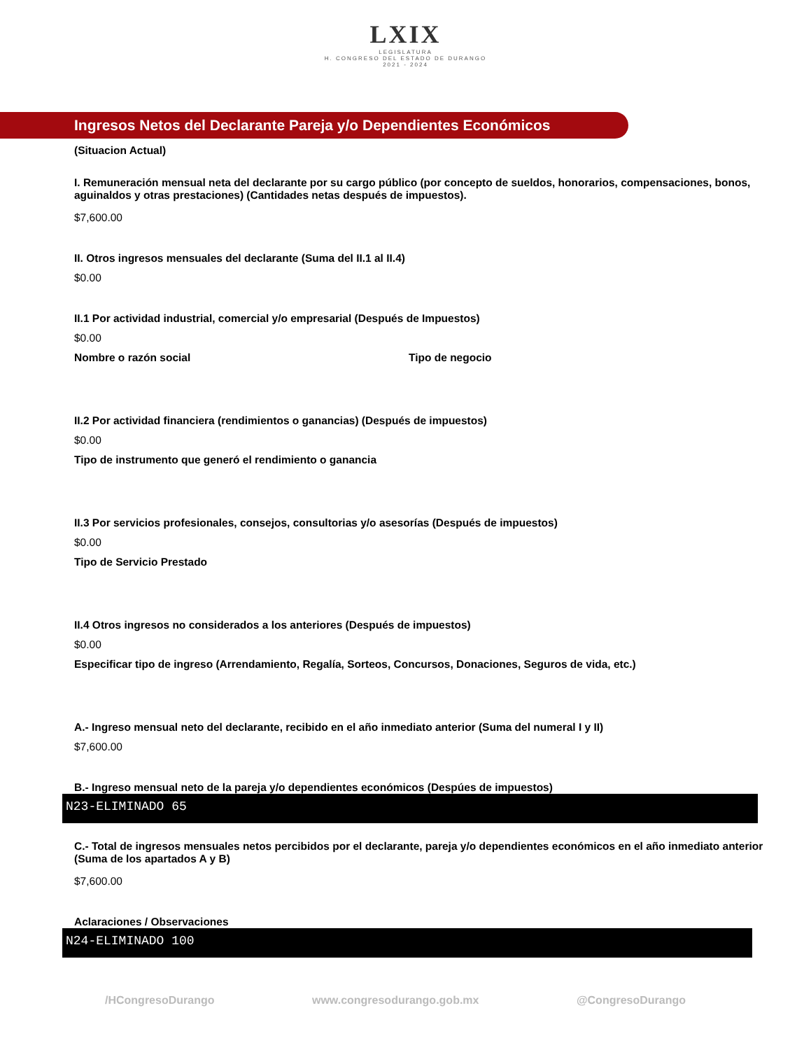LXIX
LEGISLATURA
H. CONGRESO DEL ESTADO DE DURANGO
2021 - 2024
Ingresos Netos del Declarante Pareja y/o Dependientes Económicos
(Situacion Actual)
I. Remuneración mensual neta del declarante por su cargo público (por concepto de sueldos, honorarios, compensaciones, bonos, aguinaldos y otras prestaciones) (Cantidades netas después de impuestos).
$7,600.00
II. Otros ingresos mensuales del declarante (Suma del II.1 al II.4)
$0.00
II.1 Por actividad industrial, comercial y/o empresarial (Después de Impuestos)
$0.00
Nombre o razón social Tipo de negocio
II.2 Por actividad financiera (rendimientos o ganancias) (Después de impuestos)
$0.00
Tipo de instrumento que generó el rendimiento o ganancia
II.3 Por servicios profesionales, consejos, consultorias y/o asesorías (Después de impuestos)
$0.00
Tipo de Servicio Prestado
II.4 Otros ingresos no considerados a los anteriores (Después de impuestos)
$0.00
Especificar tipo de ingreso (Arrendamiento, Regalía, Sorteos, Concursos, Donaciones, Seguros de vida, etc.)
A.- Ingreso mensual neto del declarante, recibido en el año inmediato anterior (Suma del numeral I y II)
$7,600.00
B.- Ingreso mensual neto de la pareja y/o dependientes económicos (Despúes de impuestos)
N23-ELIMINADO 65
C.- Total de ingresos mensuales netos percibidos por el declarante, pareja y/o dependientes económicos en el año inmediato anterior (Suma de los apartados A y B)
$7,600.00
Aclaraciones / Observaciones
N24-ELIMINADO 100
/HCongresoDurango www.congresodurango.gob.mx @CongresoDurango